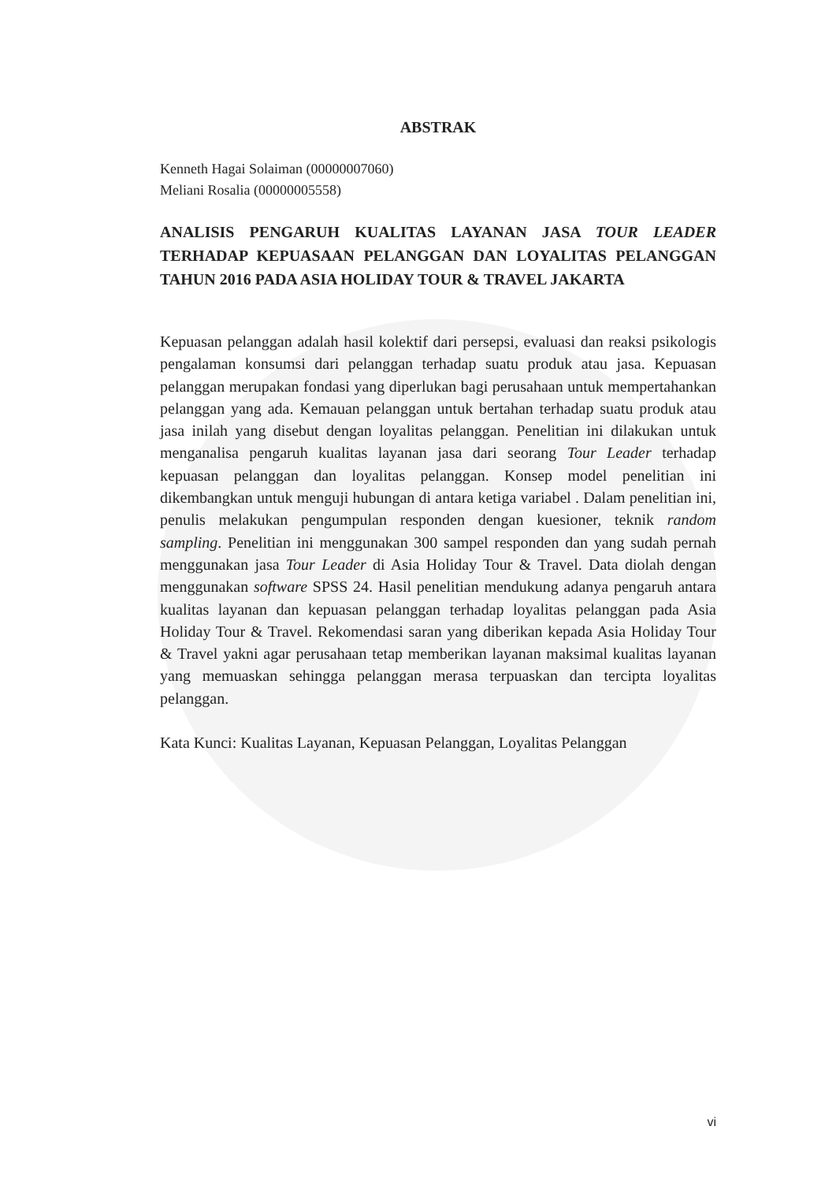ABSTRAK
Kenneth Hagai Solaiman (00000007060)
Meliani Rosalia (00000005558)
ANALISIS PENGARUH KUALITAS LAYANAN JASA TOUR LEADER TERHADAP KEPUASAAN PELANGGAN DAN LOYALITAS PELANGGAN TAHUN 2016 PADA ASIA HOLIDAY TOUR & TRAVEL JAKARTA
Kepuasan pelanggan adalah hasil kolektif dari persepsi, evaluasi dan reaksi psikologis pengalaman konsumsi dari pelanggan terhadap suatu produk atau jasa. Kepuasan pelanggan merupakan fondasi yang diperlukan bagi perusahaan untuk mempertahankan pelanggan yang ada. Kemauan pelanggan untuk bertahan terhadap suatu produk atau jasa inilah yang disebut dengan loyalitas pelanggan. Penelitian ini dilakukan untuk menganalisa pengaruh kualitas layanan jasa dari seorang Tour Leader terhadap kepuasan pelanggan dan loyalitas pelanggan. Konsep model penelitian ini dikembangkan untuk menguji hubungan di antara ketiga variabel . Dalam penelitian ini, penulis melakukan pengumpulan responden dengan kuesioner, teknik random sampling. Penelitian ini menggunakan 300 sampel responden dan yang sudah pernah menggunakan jasa Tour Leader di Asia Holiday Tour & Travel. Data diolah dengan menggunakan software SPSS 24. Hasil penelitian mendukung adanya pengaruh antara kualitas layanan dan kepuasan pelanggan terhadap loyalitas pelanggan pada Asia Holiday Tour & Travel. Rekomendasi saran yang diberikan kepada Asia Holiday Tour & Travel yakni agar perusahaan tetap memberikan layanan maksimal kualitas layanan yang memuaskan sehingga pelanggan merasa terpuaskan dan tercipta loyalitas pelanggan.
Kata Kunci: Kualitas Layanan, Kepuasan Pelanggan, Loyalitas Pelanggan
vi